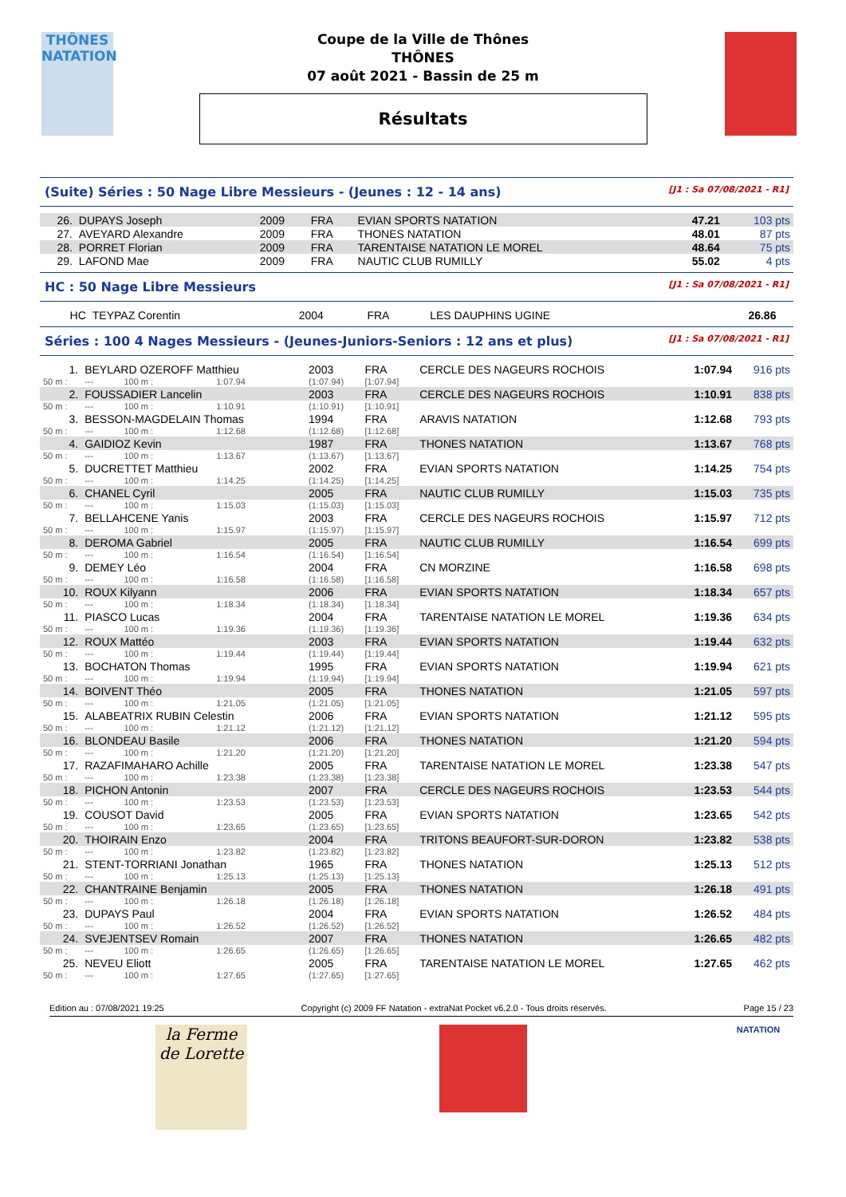THÔNES NATATION
Coupe de la Ville de Thônes
THÔNES
07 août 2021 - Bassin de 25 m
Résultats
(Suite) Séries : 50 Nage Libre Messieurs - (Jeunes : 12 - 14 ans) [J1 : Sa 07/08/2021 - R1]
| 26. | DUPAYS Joseph | 2009 | FRA | EVIAN SPORTS NATATION | 47.21 | 103 pts |
| 27. | AVEYARD Alexandre | 2009 | FRA | THONES NATATION | 48.01 | 87 pts |
| 28. | PORRET Florian | 2009 | FRA | TARENTAISE NATATION LE MOREL | 48.64 | 75 pts |
| 29. | LAFOND Mae | 2009 | FRA | NAUTIC CLUB RUMILLY | 55.02 | 4 pts |
HC : 50 Nage Libre Messieurs [J1 : Sa 07/08/2021 - R1]
| HC | TEYPAZ Corentin | 2004 | FRA | LES DAUPHINS UGINE | 26.86 | |
Séries : 100 4 Nages Messieurs - (Jeunes-Juniors-Seniors : 12 ans et plus) [J1 : Sa 07/08/2021 - R1]
| 1. | BEYLARD OZEROFF Matthieu | | | 2003 | FRA | CERCLE DES NAGEURS ROCHOIS | 1:07.94 | 916 pts |
| 50 m : | --- | 100 m : | 1:07.94 | (1:07.94) | [1:07.94] | | | |
| 2. | FOUSSADIER Lancelin | | | 2003 | FRA | CERCLE DES NAGEURS ROCHOIS | 1:10.91 | 838 pts |
| 50 m : | --- | 100 m : | 1:10.91 | (1:10.91) | [1:10.91] | | | |
| 3. | BESSON-MAGDELAIN Thomas | | | 1994 | FRA | ARAVIS NATATION | 1:12.68 | 793 pts |
| 50 m : | --- | 100 m : | 1:12.68 | (1:12.68) | [1:12.68] | | | |
| 4. | GAIDIOZ Kevin | | | 1987 | FRA | THONES NATATION | 1:13.67 | 768 pts |
| 50 m : | --- | 100 m : | 1:13.67 | (1:13.67) | [1:13.67] | | | |
| 5. | DUCRETTET Matthieu | | | 2002 | FRA | EVIAN SPORTS NATATION | 1:14.25 | 754 pts |
| 50 m : | --- | 100 m : | 1:14.25 | (1:14.25) | [1:14.25] | | | |
| 6. | CHANEL Cyril | | | 2005 | FRA | NAUTIC CLUB RUMILLY | 1:15.03 | 735 pts |
| 50 m : | --- | 100 m : | 1:15.03 | (1:15.03) | [1:15.03] | | | |
| 7. | BELLAHCENE Yanis | | | 2003 | FRA | CERCLE DES NAGEURS ROCHOIS | 1:15.97 | 712 pts |
| 50 m : | --- | 100 m : | 1:15.97 | (1:15.97) | [1:15.97] | | | |
| 8. | DEROMA Gabriel | | | 2005 | FRA | NAUTIC CLUB RUMILLY | 1:16.54 | 699 pts |
| 50 m : | --- | 100 m : | 1:16.54 | (1:16.54) | [1:16.54] | | | |
| 9. | DEMEY Léo | | | 2004 | FRA | CN MORZINE | 1:16.58 | 698 pts |
| 50 m : | --- | 100 m : | 1:16.58 | (1:16.58) | [1:16.58] | | | |
| 10. | ROUX Kilyann | | | 2006 | FRA | EVIAN SPORTS NATATION | 1:18.34 | 657 pts |
| 50 m : | --- | 100 m : | 1:18.34 | (1:18.34) | [1:18.34] | | | |
| 11. | PIASCO Lucas | | | 2004 | FRA | TARENTAISE NATATION LE MOREL | 1:19.36 | 634 pts |
| 50 m : | --- | 100 m : | 1:19.36 | (1:19.36) | [1:19.36] | | | |
| 12. | ROUX Mattéo | | | 2003 | FRA | EVIAN SPORTS NATATION | 1:19.44 | 632 pts |
| 50 m : | --- | 100 m : | 1:19.44 | (1:19.44) | [1:19.44] | | | |
| 13. | BOCHATON Thomas | | | 1995 | FRA | EVIAN SPORTS NATATION | 1:19.94 | 621 pts |
| 50 m : | --- | 100 m : | 1:19.94 | (1:19.94) | [1:19.94] | | | |
| 14. | BOIVENT Théo | | | 2005 | FRA | THONES NATATION | 1:21.05 | 597 pts |
| 50 m : | --- | 100 m : | 1:21.05 | (1:21.05) | [1:21.05] | | | |
| 15. | ALABEATRIX RUBIN Celestin | | | 2006 | FRA | EVIAN SPORTS NATATION | 1:21.12 | 595 pts |
| 50 m : | --- | 100 m : | 1:21.12 | (1:21.12) | [1:21.12] | | | |
| 16. | BLONDEAU Basile | | | 2006 | FRA | THONES NATATION | 1:21.20 | 594 pts |
| 50 m : | --- | 100 m : | 1:21.20 | (1:21.20) | [1:21.20] | | | |
| 17. | RAZAFIMAHARO Achille | | | 2005 | FRA | TARENTAISE NATATION LE MOREL | 1:23.38 | 547 pts |
| 50 m : | --- | 100 m : | 1:23.38 | (1:23.38) | [1:23.38] | | | |
| 18. | PICHON Antonin | | | 2007 | FRA | CERCLE DES NAGEURS ROCHOIS | 1:23.53 | 544 pts |
| 50 m : | --- | 100 m : | 1:23.53 | (1:23.53) | [1:23.53] | | | |
| 19. | COUSOT David | | | 2005 | FRA | EVIAN SPORTS NATATION | 1:23.65 | 542 pts |
| 50 m : | --- | 100 m : | 1:23.65 | (1:23.65) | [1:23.65] | | | |
| 20. | THOIRAIN Enzo | | | 2004 | FRA | TRITONS BEAUFORT-SUR-DORON | 1:23.82 | 538 pts |
| 50 m : | --- | 100 m : | 1:23.82 | (1:23.82) | [1:23.82] | | | |
| 21. | STENT-TORRIANI Jonathan | | | 1965 | FRA | THONES NATATION | 1:25.13 | 512 pts |
| 50 m : | --- | 100 m : | 1:25.13 | (1:25.13) | [1:25.13] | | | |
| 22. | CHANTRAINE Benjamin | | | 2005 | FRA | THONES NATATION | 1:26.18 | 491 pts |
| 50 m : | --- | 100 m : | 1:26.18 | (1:26.18) | [1:26.18] | | | |
| 23. | DUPAYS Paul | | | 2004 | FRA | EVIAN SPORTS NATATION | 1:26.52 | 484 pts |
| 50 m : | --- | 100 m : | 1:26.52 | (1:26.52) | [1:26.52] | | | |
| 24. | SVEJENTSEV Romain | | | 2007 | FRA | THONES NATATION | 1:26.65 | 482 pts |
| 50 m : | --- | 100 m : | 1:26.65 | (1:26.65) | [1:26.65] | | | |
| 25. | NEVEU Eliott | | | 2005 | FRA | TARENTAISE NATATION LE MOREL | 1:27.65 | 462 pts |
| 50 m : | --- | 100 m : | 1:27.65 | (1:27.65) | [1:27.65] | | | |
Edition au : 07/08/2021 19:25 Copyright (c) 2009 FF Natation - extraNat Pocket v6.2.0 - Tous droits réservés. Page 15 / 23
la Ferme de Lorette
NATATION